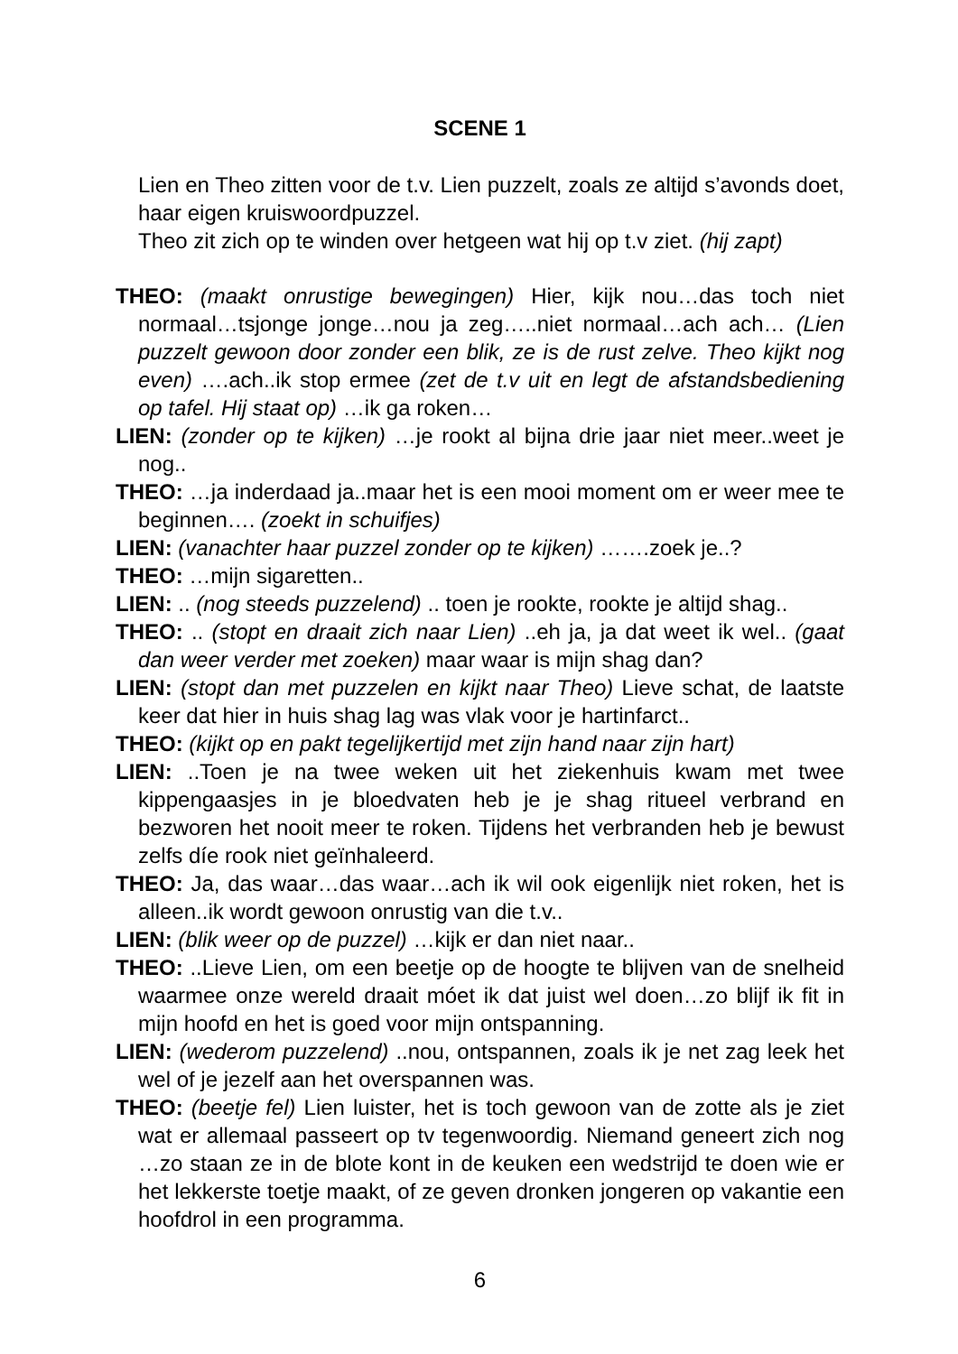SCENE 1
Lien en Theo zitten voor de t.v. Lien puzzelt, zoals ze altijd s’avonds doet, haar eigen kruiswoordpuzzel.
Theo zit zich op te winden over hetgeen wat hij op t.v ziet. (hij zapt)
THEO: (maakt onrustige bewegingen) Hier, kijk nou…das toch niet normaal…tsjonge jonge…nou ja zeg…..niet normaal…ach ach… (Lien puzzelt gewoon door zonder een blik, ze is de rust zelve. Theo kijkt nog even) ….ach..ik stop ermee (zet de t.v uit en legt de afstandsbediening op tafel. Hij staat op) …ik ga roken…
LIEN: (zonder op te kijken) …je rookt al bijna drie jaar niet meer..weet je nog..
THEO: …ja inderdaad ja..maar het is een mooi moment om er weer mee te beginnen…. (zoekt in schuifjes)
LIEN: (vanachter haar puzzel zonder op te kijken) …….zoek je..?
THEO: …mijn sigaretten..
LIEN: .. (nog steeds puzzelend) .. toen je rookte, rookte je altijd shag..
THEO: .. (stopt en draait zich naar Lien) ..eh ja, ja dat weet ik wel.. (gaat dan weer verder met zoeken) maar waar is mijn shag dan?
LIEN: (stopt dan met puzzelen en kijkt naar Theo) Lieve schat, de laatste keer dat hier in huis shag lag was vlak voor je hartinfarct..
THEO: (kijkt op en pakt tegelijkertijd met zijn hand naar zijn hart)
LIEN: ..Toen je na twee weken uit het ziekenhuis kwam met twee kippengaasjes in je bloedvaten heb je je shag ritueel verbrand en bezworen het nooit meer te roken. Tijdens het verbranden heb je bewust zelfs díe rook niet geïnhaleerd.
THEO: Ja, das waar…das waar…ach ik wil ook eigenlijk niet roken, het is alleen..ik wordt gewoon onrustig van die t.v..
LIEN: (blik weer op de puzzel) …kijk er dan niet naar..
THEO: ..Lieve Lien, om een beetje op de hoogte te blijven van de snelheid waarmee onze wereld draait móet ik dat juist wel doen…zo blijf ik fit in mijn hoofd en het is goed voor mijn ontspanning.
LIEN: (wederom puzzelend) ..nou, ontspannen, zoals ik je net zag leek het wel of je jezelf aan het overspannen was.
THEO: (beetje fel) Lien luister, het is toch gewoon van de zotte als je ziet wat er allemaal passeert op tv tegenwoordig. Niemand geneert zich nog …zo staan ze in de blote kont in de keuken een wedstrijd te doen wie er het lekkerste toetje maakt, of ze geven dronken jongeren op vakantie een hoofdrol in een programma.
6